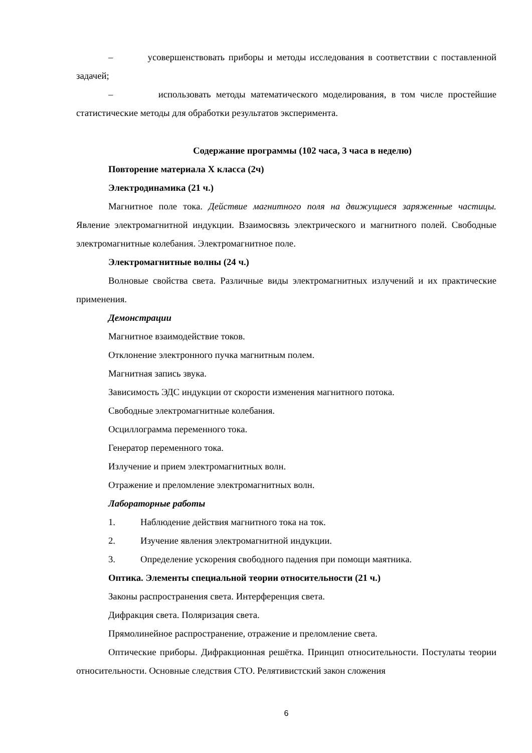– усовершенствовать приборы и методы исследования в соответствии с поставленной задачей;
– использовать методы математического моделирования, в том числе простейшие статистические методы для обработки результатов эксперимента.
Содержание программы (102 часа, 3 часа в неделю)
Повторение материала X класса (2ч)
Электродинамика (21 ч.)
Магнитное поле тока. Действие магнитного поля на движущиеся заряженные частицы. Явление электромагнитной индукции. Взаимосвязь электрического и магнитного полей. Свободные электромагнитные колебания. Электромагнитное поле.
Электромагнитные волны (24 ч.)
Волновые свойства света. Различные виды электромагнитных излучений и их практические применения.
Демонстрации
Магнитное взаимодействие токов.
Отклонение электронного пучка магнитным полем.
Магнитная запись звука.
Зависимость ЭДС индукции от скорости изменения магнитного потока.
Свободные электромагнитные колебания.
Осциллограмма переменного тока.
Генератор переменного тока.
Излучение и прием электромагнитных волн.
Отражение и преломление электромагнитных волн.
Лабораторные работы
1. Наблюдение действия магнитного тока на ток.
2. Изучение явления электромагнитной индукции.
3. Определение ускорения свободного падения при помощи маятника.
Оптика. Элементы специальной теории относительности (21 ч.)
Законы распространения света. Интерференция света.
Дифракция света. Поляризация света.
Прямолинейное распространение, отражение и преломление света.
Оптические приборы. Дифракционная решётка. Принцип относительности. Постулаты теории относительности. Основные следствия СТО. Релятивистский закон сложения
6